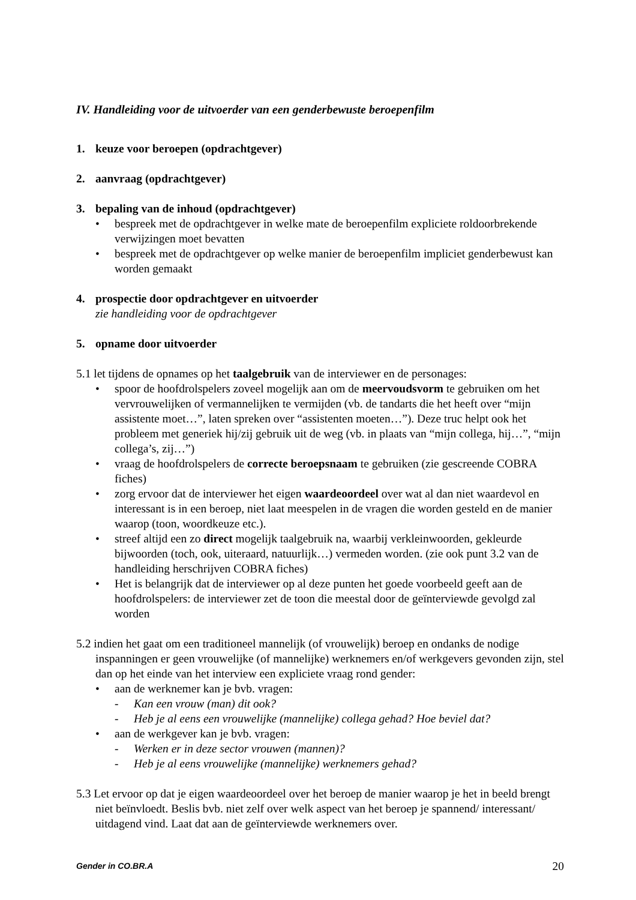IV. Handleiding voor de uitvoerder van een genderbewuste beroepenfilm
1. keuze voor beroepen (opdrachtgever)
2. aanvraag (opdrachtgever)
3. bepaling van de inhoud (opdrachtgever)
• bespreek met de opdrachtgever in welke mate de beroepenfilm expliciete roldoorbrekende verwijzingen moet bevatten
• bespreek met de opdrachtgever op welke manier de beroepenfilm impliciet genderbewust kan worden gemaakt
4. prospectie door opdrachtgever en uitvoerder
zie handleiding voor de opdrachtgever
5. opname door uitvoerder
5.1 let tijdens de opnames op het taalgebruik van de interviewer en de personages:
• spoor de hoofdrolspelers zoveel mogelijk aan om de meervoudsvorm te gebruiken om het vervrouwelijken of vermannelijken te vermijden (vb. de tandarts die het heeft over “mijn assistente moet…”, laten spreken over “assistenten moeten…”). Deze truc helpt ook het probleem met generiek hij/zij gebruik uit de weg (vb. in plaats van “mijn collega, hij…”, “mijn collega’s, zij…”)
• vraag de hoofdrolspelers de correcte beroepsnaam te gebruiken (zie gescreende COBRA fiches)
• zorg ervoor dat de interviewer het eigen waardeoordeel over wat al dan niet waardevol en interessant is in een beroep, niet laat meespelen in de vragen die worden gesteld en de manier waarop (toon, woordkeuze etc.).
• streef altijd een zo direct mogelijk taalgebruik na, waarbij verkleinwoorden, gekleurde bijwoorden (toch, ook, uiteraard, natuurlijk…) vermeden worden. (zie ook punt 3.2 van de handleiding herschrijven COBRA fiches)
• Het is belangrijk dat de interviewer op al deze punten het goede voorbeeld geeft aan de hoofdrolspelers: de interviewer zet de toon die meestal door de geïnterviewde gevolgd zal worden
5.2 indien het gaat om een traditioneel mannelijk (of vrouwelijk) beroep en ondanks de nodige inspanningen er geen vrouwelijke (of mannelijke) werknemers en/of werkgevers gevonden zijn, stel dan op het einde van het interview een expliciete vraag rond gender:
• aan de werknemer kan je bvb. vragen:
- Kan een vrouw (man) dit ook?
- Heb je al eens een vrouwelijke (mannelijke) collega gehad? Hoe beviel dat?
• aan de werkgever kan je bvb. vragen:
- Werken er in deze sector vrouwen (mannen)?
- Heb je al eens vrouwelijke (mannelijke) werknemers gehad?
5.3 Let ervoor op dat je eigen waardeoordeel over het beroep de manier waarop je het in beeld brengt niet beïnvloedt. Beslis bvb. niet zelf over welk aspect van het beroep je spannend/ interessant/ uitdagend vind. Laat dat aan de geïnterviewde werknemers over.
Gender in CO.BR.A 20